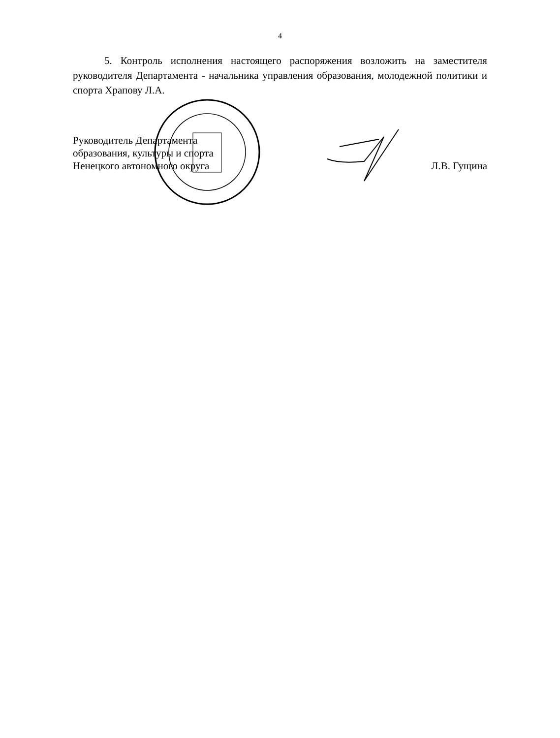4
5. Контроль исполнения настоящего распоряжения возложить на заместителя руководителя Департамента - начальника управления образования, молодежной политики и спорта Храпову Л.А.
Руководитель Департамента
образования, культуры и спорта
Ненецкого автономного округа
Л.В. Гущина